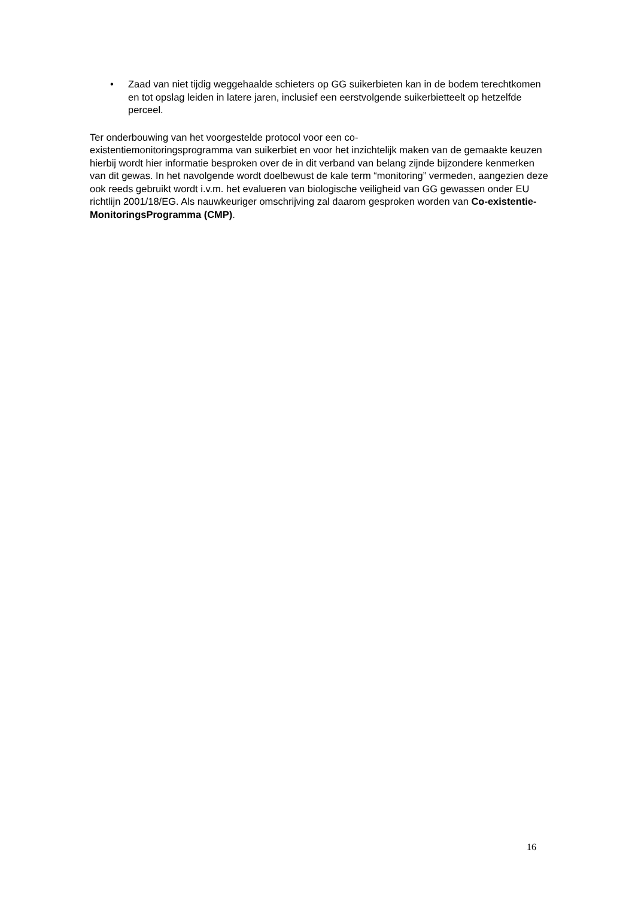• Zaad van niet tijdig weggehaalde schieters op GG suikerbieten kan in de bodem terechtkomen en tot opslag leiden in latere jaren, inclusief een eerstvolgende suikerbietteelt op hetzelfde perceel.
Ter onderbouwing van het voorgestelde protocol voor een co-
existentiemonitoringsprogramma van suikerbiet en voor het inzichtelijk maken van de gemaakte keuzen hierbij wordt hier informatie besproken over de in dit verband van belang zijnde bijzondere kenmerken van dit gewas. In het navolgende wordt doelbewust de kale term “monitoring” vermeden, aangezien deze ook reeds gebruikt wordt i.v.m. het evalueren van biologische veiligheid van GG gewassen onder EU richtlijn 2001/18/EG. Als nauwkeuriger omschrijving zal daarom gesproken worden van Co-existentie-MonitoringsProgramma (CMP).
16